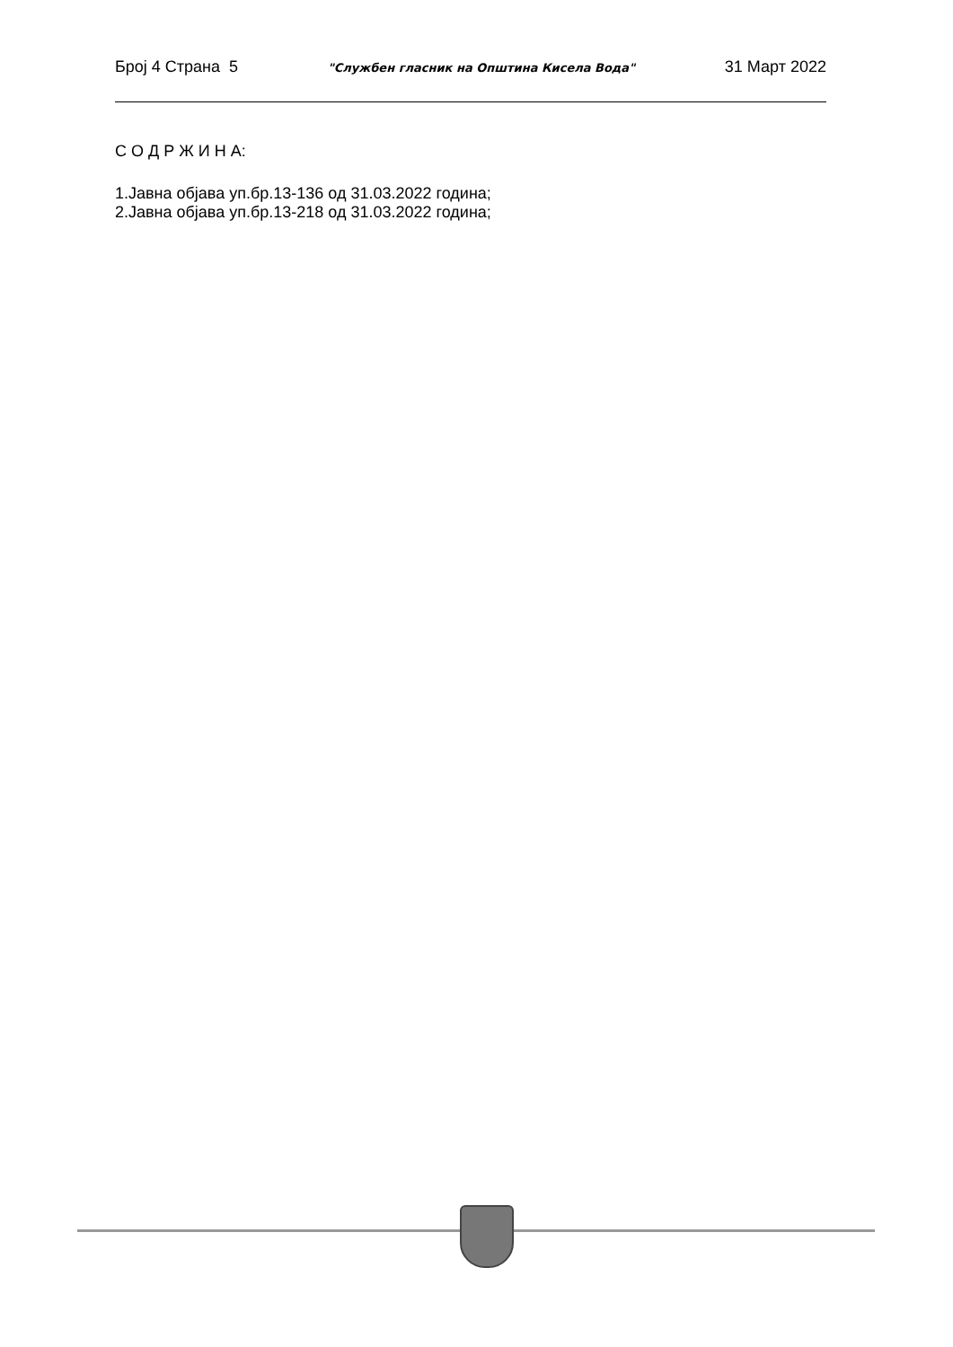Број 4 Страна 5 "Службен гласник на Општина Кисела Вода" 31 Март 2022
С О Д Р Ж И Н А:
1.Јавна објава уп.бр.13-136 од 31.03.2022 година;
2.Јавна објава уп.бр.13-218 од 31.03.2022 година;